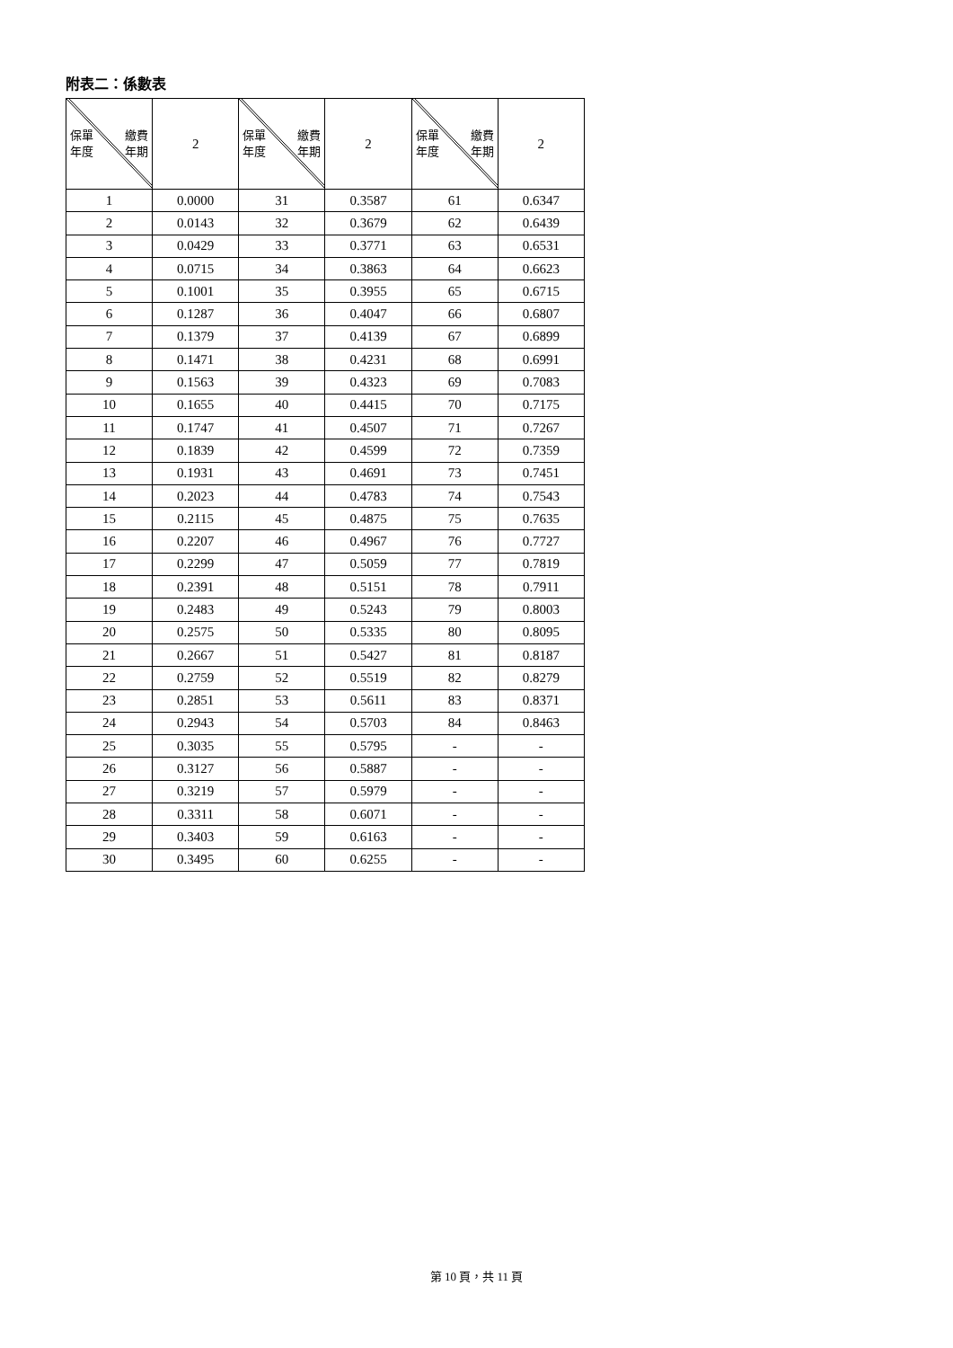附表二：係數表
| 保單 年度 繳費 年期 | 2 | 保單 年度 繳費 年期 | 2 | 保單 年度 繳費 年期 | 2 |
| 1 | 0.0000 | 31 | 0.3587 | 61 | 0.6347 |
| 2 | 0.0143 | 32 | 0.3679 | 62 | 0.6439 |
| 3 | 0.0429 | 33 | 0.3771 | 63 | 0.6531 |
| 4 | 0.0715 | 34 | 0.3863 | 64 | 0.6623 |
| 5 | 0.1001 | 35 | 0.3955 | 65 | 0.6715 |
| 6 | 0.1287 | 36 | 0.4047 | 66 | 0.6807 |
| 7 | 0.1379 | 37 | 0.4139 | 67 | 0.6899 |
| 8 | 0.1471 | 38 | 0.4231 | 68 | 0.6991 |
| 9 | 0.1563 | 39 | 0.4323 | 69 | 0.7083 |
| 10 | 0.1655 | 40 | 0.4415 | 70 | 0.7175 |
| 11 | 0.1747 | 41 | 0.4507 | 71 | 0.7267 |
| 12 | 0.1839 | 42 | 0.4599 | 72 | 0.7359 |
| 13 | 0.1931 | 43 | 0.4691 | 73 | 0.7451 |
| 14 | 0.2023 | 44 | 0.4783 | 74 | 0.7543 |
| 15 | 0.2115 | 45 | 0.4875 | 75 | 0.7635 |
| 16 | 0.2207 | 46 | 0.4967 | 76 | 0.7727 |
| 17 | 0.2299 | 47 | 0.5059 | 77 | 0.7819 |
| 18 | 0.2391 | 48 | 0.5151 | 78 | 0.7911 |
| 19 | 0.2483 | 49 | 0.5243 | 79 | 0.8003 |
| 20 | 0.2575 | 50 | 0.5335 | 80 | 0.8095 |
| 21 | 0.2667 | 51 | 0.5427 | 81 | 0.8187 |
| 22 | 0.2759 | 52 | 0.5519 | 82 | 0.8279 |
| 23 | 0.2851 | 53 | 0.5611 | 83 | 0.8371 |
| 24 | 0.2943 | 54 | 0.5703 | 84 | 0.8463 |
| 25 | 0.3035 | 55 | 0.5795 | - | - |
| 26 | 0.3127 | 56 | 0.5887 | - | - |
| 27 | 0.3219 | 57 | 0.5979 | - | - |
| 28 | 0.3311 | 58 | 0.6071 | - | - |
| 29 | 0.3403 | 59 | 0.6163 | - | - |
| 30 | 0.3495 | 60 | 0.6255 | - | - |
第 10 頁，共 11 頁